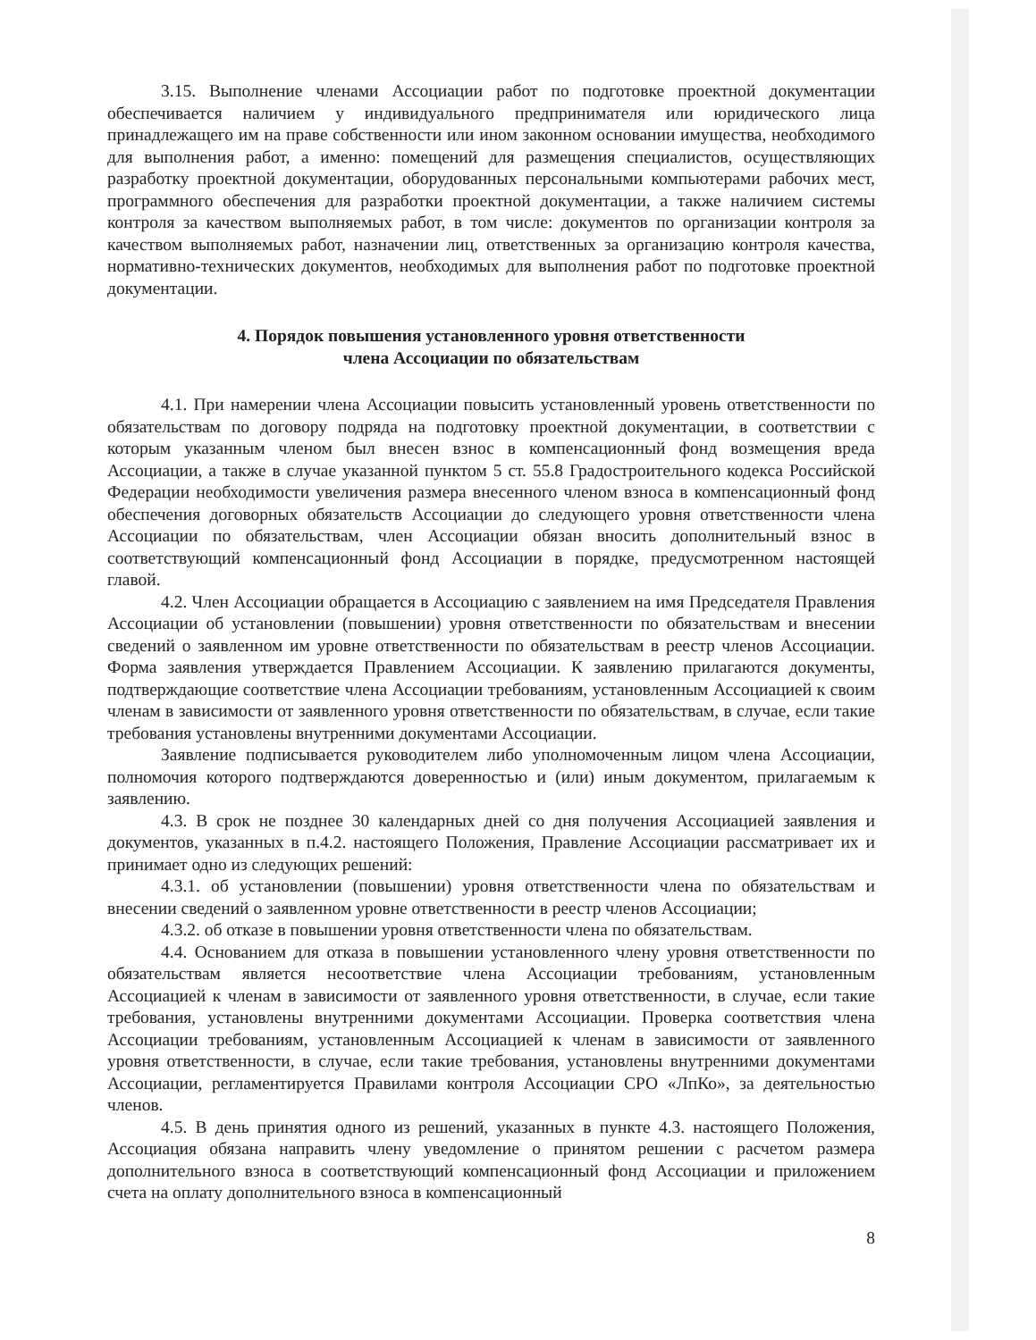3.15. Выполнение членами Ассоциации работ по подготовке проектной документации обеспечивается наличием у индивидуального предпринимателя или юридического лица принадлежащего им на праве собственности или ином законном основании имущества, необходимого для выполнения работ, а именно: помещений для размещения специалистов, осуществляющих разработку проектной документации, оборудованных персональными компьютерами рабочих мест, программного обеспечения для разработки проектной документации, а также наличием системы контроля за качеством выполняемых работ, в том числе: документов по организации контроля за качеством выполняемых работ, назначении лиц, ответственных за организацию контроля качества, нормативно-технических документов, необходимых для выполнения работ по подготовке проектной документации.
4. Порядок повышения установленного уровня ответственности
члена Ассоциации по обязательствам
4.1. При намерении члена Ассоциации повысить установленный уровень ответственности по обязательствам по договору подряда на подготовку проектной документации, в соответствии с которым указанным членом был внесен взнос в компенсационный фонд возмещения вреда Ассоциации, а также в случае указанной пунктом 5 ст. 55.8 Градостроительного кодекса Российской Федерации необходимости увеличения размера внесенного членом взноса в компенсационный фонд обеспечения договорных обязательств Ассоциации до следующего уровня ответственности члена Ассоциации по обязательствам, член Ассоциации обязан вносить дополнительный взнос в соответствующий компенсационный фонд Ассоциации в порядке, предусмотренном настоящей главой.
4.2. Член Ассоциации обращается в Ассоциацию с заявлением на имя Председателя Правления Ассоциации об установлении (повышении) уровня ответственности по обязательствам и внесении сведений о заявленном им уровне ответственности по обязательствам в реестр членов Ассоциации. Форма заявления утверждается Правлением Ассоциации. К заявлению прилагаются документы, подтверждающие соответствие члена Ассоциации требованиям, установленным Ассоциацией к своим членам в зависимости от заявленного уровня ответственности по обязательствам, в случае, если такие требования установлены внутренними документами Ассоциации.
Заявление подписывается руководителем либо уполномоченным лицом члена Ассоциации, полномочия которого подтверждаются доверенностью и (или) иным документом, прилагаемым к заявлению.
4.3. В срок не позднее 30 календарных дней со дня получения Ассоциацией заявления и документов, указанных в п.4.2. настоящего Положения, Правление Ассоциации рассматривает их и принимает одно из следующих решений:
4.3.1. об установлении (повышении) уровня ответственности члена по обязательствам и внесении сведений о заявленном уровне ответственности в реестр членов Ассоциации;
4.3.2. об отказе в повышении уровня ответственности члена по обязательствам.
4.4. Основанием для отказа в повышении установленного члену уровня ответственности по обязательствам является несоответствие члена Ассоциации требованиям, установленным Ассоциацией к членам в зависимости от заявленного уровня ответственности, в случае, если такие требования, установлены внутренними документами Ассоциации. Проверка соответствия члена Ассоциации требованиям, установленным Ассоциацией к членам в зависимости от заявленного уровня ответственности, в случае, если такие требования, установлены внутренними документами Ассоциации, регламентируется Правилами контроля Ассоциации СРО «ЛпКо», за деятельностью членов.
4.5. В день принятия одного из решений, указанных в пункте 4.3. настоящего Положения, Ассоциация обязана направить члену уведомление о принятом решении с расчетом размера дополнительного взноса в соответствующий компенсационный фонд Ассоциации и приложением счета на оплату дополнительного взноса в компенсационный
8